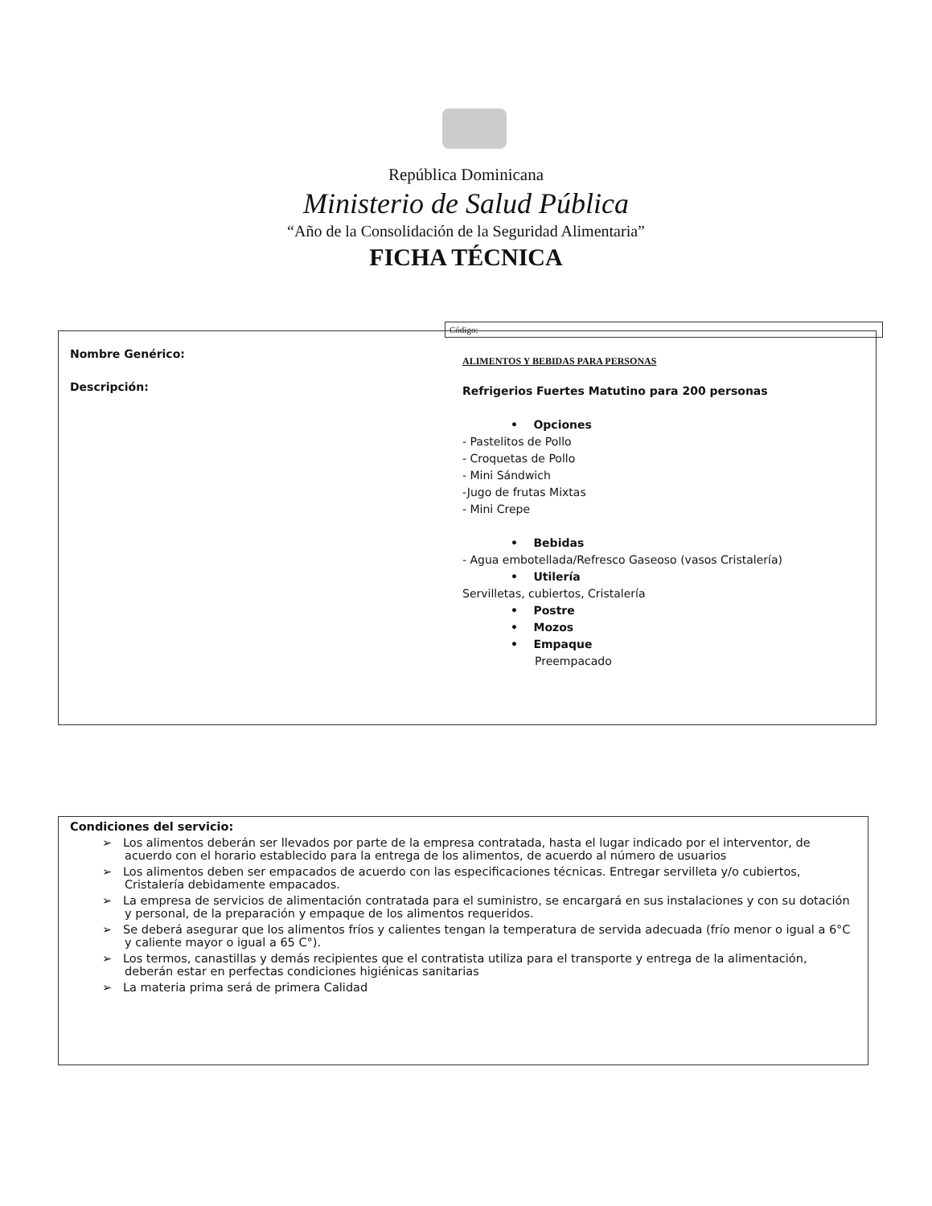República Dominicana
Ministerio de Salud Pública
“Año de la Consolidación de la Seguridad Alimentaria”
FICHA TÉCNICA
Código:
| Nombre Genérico: | ALIMENTOS Y BEBIDAS PARA PERSONAS |
| Descripción: | Refrigerios Fuertes Matutino para 200 personas • Opciones - Pastelitos de Pollo - Croquetas de Pollo - Mini Sándwich -Jugo de frutas Mixtas - Mini Crepe • Bebidas - Agua embotellada/Refresco Gaseoso (vasos Cristalería) • Utilería Servilletas, cubiertos, Cristalería • Postre • Mozos • Empaque Preempacado |
Condiciones del servicio:
➢ Los alimentos deberán ser llevados por parte de la empresa contratada, hasta el lugar indicado por el interventor, de acuerdo con el horario establecido para la entrega de los alimentos, de acuerdo al número de usuarios
➢ Los alimentos deben ser empacados de acuerdo con las especificaciones técnicas. Entregar servilleta y/o cubiertos, Cristalería debidamente empacados.
➢ La empresa de servicios de alimentación contratada para el suministro, se encargará en sus instalaciones y con su dotación y personal, de la preparación y empaque de los alimentos requeridos.
➢ Se deberá asegurar que los alimentos fríos y calientes tengan la temperatura de servida adecuada (frío menor o igual a 6°C y caliente mayor o igual a 65 C°).
➢ Los termos, canastillas y demás recipientes que el contratista utiliza para el transporte y entrega de la alimentación, deberán estar en perfectas condiciones higiénicas sanitarias
➢ La materia prima será de primera Calidad